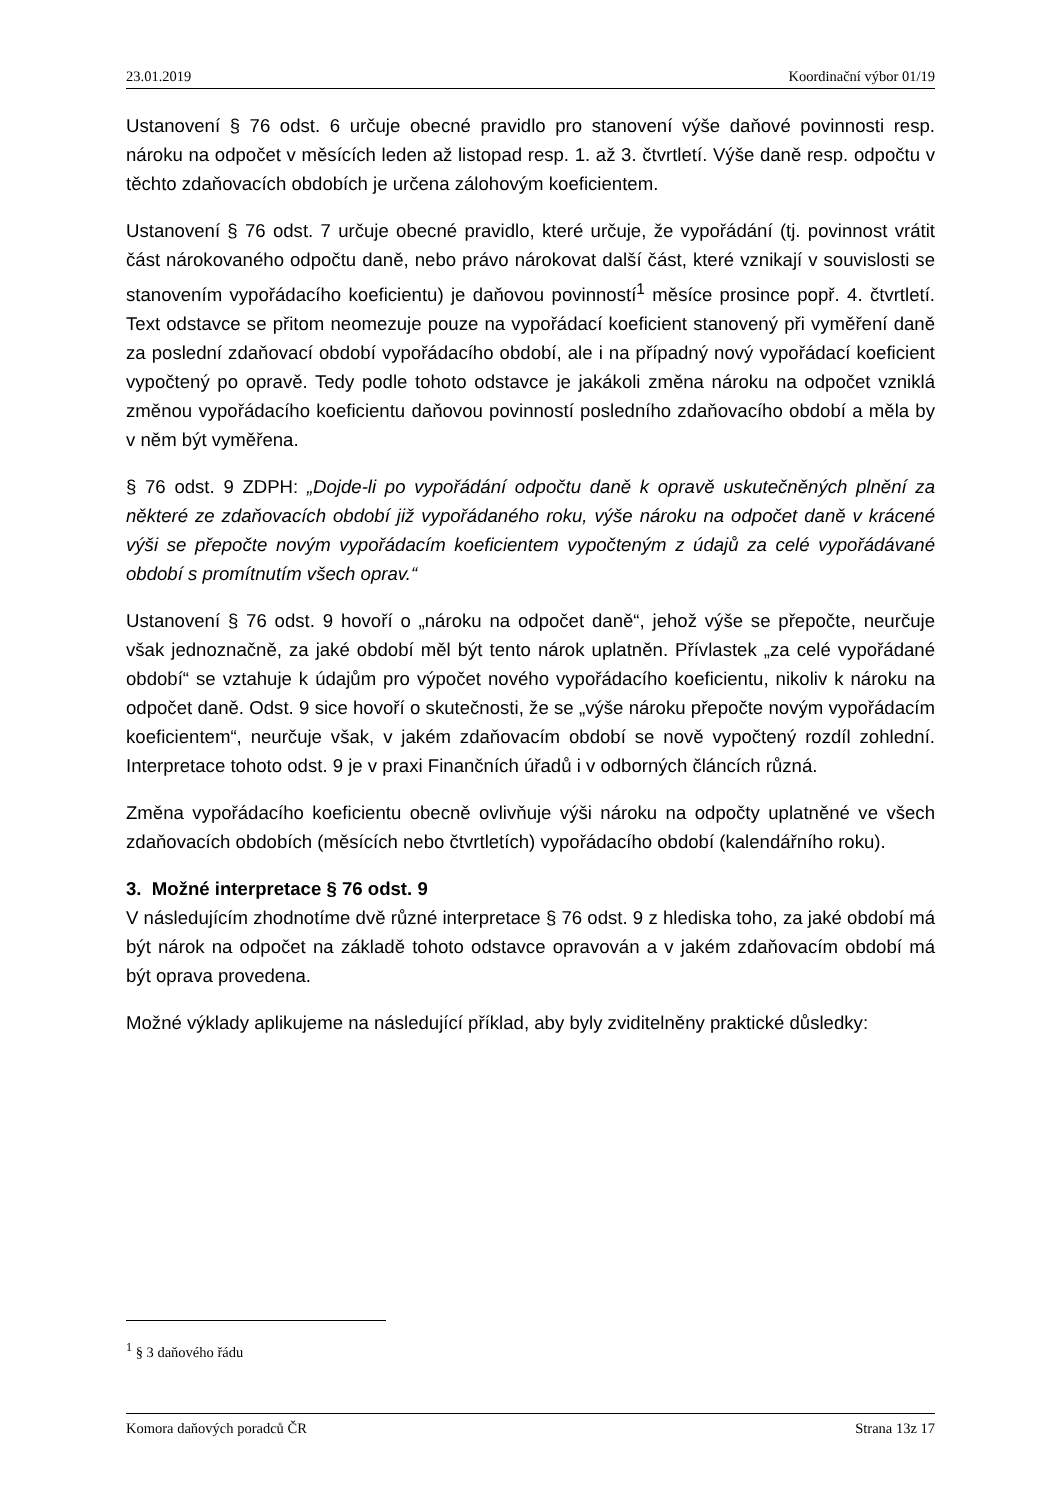23.01.2019 Koordinační výbor 01/19
Ustanovení § 76 odst. 6 určuje obecné pravidlo pro stanovení výše daňové povinnosti resp. nároku na odpočet v měsících leden až listopad resp. 1. až 3. čtvrtletí. Výše daně resp. odpočtu v těchto zdaňovacích obdobích je určena zálohovým koeficientem.
Ustanovení § 76 odst. 7 určuje obecné pravidlo, které určuje, že vypořádání (tj. povinnost vrátit část nárokovaného odpočtu daně, nebo právo nárokovat další část, které vznikají v souvislosti se stanovením vypořádacího koeficientu) je daňovou povinností<sup>1</sup> měsíce prosince popř. 4. čtvrtletí. Text odstavce se přitom neomezuje pouze na vypořádací koeficient stanovený při vyměření daně za poslední zdaňovací období vypořádacího období, ale i na případný nový vypořádací koeficient vypočtený po opravě. Tedy podle tohoto odstavce je jakákoli změna nároku na odpočet vzniklá změnou vypořádacího koeficientu daňovou povinností posledního zdaňovacího období a měla by v něm být vyměřena.
§ 76 odst. 9 ZDPH: „Dojde-li po vypořádání odpočtu daně k opravě uskutečněných plnění za některé ze zdaňovacích období již vypořádaného roku, výše nároku na odpočet daně v krácené výši se přepočte novým vypořádacím koeficientem vypočteným z údajů za celé vypořádávané období s promítnutím všech oprav.“
Ustanovení § 76 odst. 9 hovoří o „nároku na odpočet daně“, jehož výše se přepočte, neurčuje však jednoznačně, za jaké období měl být tento nárok uplatněn. Přívlastek „za celé vypořádané období“ se vztahuje k údajům pro výpočet nového vypořádacího koeficientu, nikoliv k nároku na odpočet daně. Odst. 9 sice hovoří o skutečnosti, že se „výše nároku přepočte novým vypořádacím koeficientem“, neurčuje však, v jakém zdaňovacím období se nově vypočtený rozdíl zohlední. Interpretace tohoto odst. 9 je v praxi Finančních úřadů i v odborných článcích různá.
Změna vypořádacího koeficientu obecně ovlivňuje výši nároku na odpočty uplatněné ve všech zdaňovacích obdobích (měsících nebo čtvrtletích) vypořádacího období (kalendářního roku).
3. Možné interpretace § 76 odst. 9
V následujícím zhodnotíme dvě různé interpretace § 76 odst. 9 z hlediska toho, za jaké období má být nárok na odpočet na základě tohoto odstavce opravován a v jakém zdaňovacím období má být oprava provedena.
Možné výklady aplikujeme na následující příklad, aby byly zviditelněny praktické důsledky:
<sup>1</sup> § 3 daňového řádu
Komora daňových poradců ČR Strana 13z 17